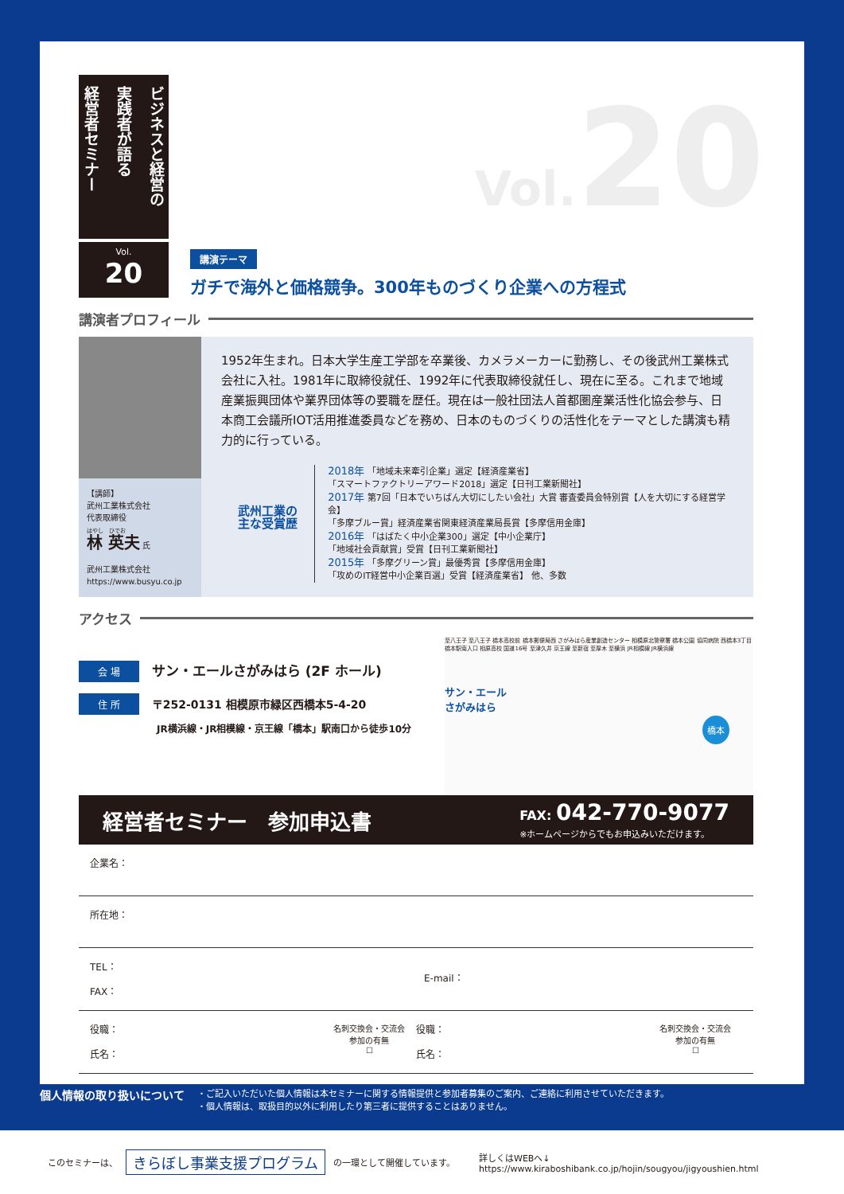ビジネスと経営の
実践者が語る
経営者セミナー
Vol.
20
講演テーマ
ガチで海外と価格競争。300年ものづくり企業への方程式
Vol. 20
講演者プロフィール
【講師】
武州工業株式会社
代表取締役
はやし　ひでお
林 英夫 氏
武州工業株式会社
https://www.busyu.co.jp
1952年生まれ。日本大学生産工学部を卒業後、カメラメーカーに勤務し、その後武州工業株式会社に入社。1981年に取締役就任、1992年に代表取締役就任し、現在に至る。これまで地域産業振興団体や業界団体等の要職を歴任。現在は一般社団法人首都圏産業活性化協会参与、日本商工会議所IOT活用推進委員などを務め、日本のものづくりの活性化をテーマとした講演も精力的に行っている。
武州工業の
主な受賞歴
2018年 「地域未来牽引企業」選定【経済産業省】
「スマートファクトリーアワード2018」選定【日刊工業新聞社】
2017年 第7回「日本でいちばん大切にしたい会社」大賞 審査委員会特別賞【人を大切にする経営学会】
「多摩ブルー賞」経済産業省関東経済産業局長賞【多摩信用金庫】
2016年 「はばたく中小企業300」選定【中小企業庁】
「地域社会貢献賞」受賞【日刊工業新聞社】
2015年 「多摩グリーン賞」最優秀賞【多摩信用金庫】
「攻めのIT経営中小企業百選」受賞【経済産業省】 他、多数
アクセス
会 場 サン・エールさがみはら (2F ホール)
住 所 〒252-0131 相模原市緑区西橋本5-4-20
JR横浜線・JR相模線・京王線「橋本」駅南口から徒歩10分
至八王子 至八王子 橋本高校前 橋本郵便局西 さがみはら産業創造センター 相模原北警察署 橋本公園 協同病院 西橋本3丁目 橋本駅南入口 相原高校 国道16号 至津久井 京王線 至新宿 至厚木 至横浜 JR相模線 JR横浜線
サン・エール
さがみはら
橋本
経営者セミナー　参加申込書
FAX: 042-770-9077
※ホームページからでもお申込みいただけます。
企業名：
所在地：
TEL：
FAX：
E-mail：
役職：
氏名：
名刺交換会・交流会
参加の有無
☐
役職：
氏名：
名刺交換会・交流会
参加の有無
☐
個人情報の取り扱いについて
・ご記入いただいた個人情報は本セミナーに関する情報提供と参加者募集のご案内、ご連絡に利用させていただきます。
・個人情報は、取扱目的以外に利用したり第三者に提供することはありません。
このセミナーは、 きらぼし事業支援プログラム の一環として開催しています。 詳しくはWEBへ↓
https://www.kiraboshibank.co.jp/hojin/sougyou/jigyoushien.html